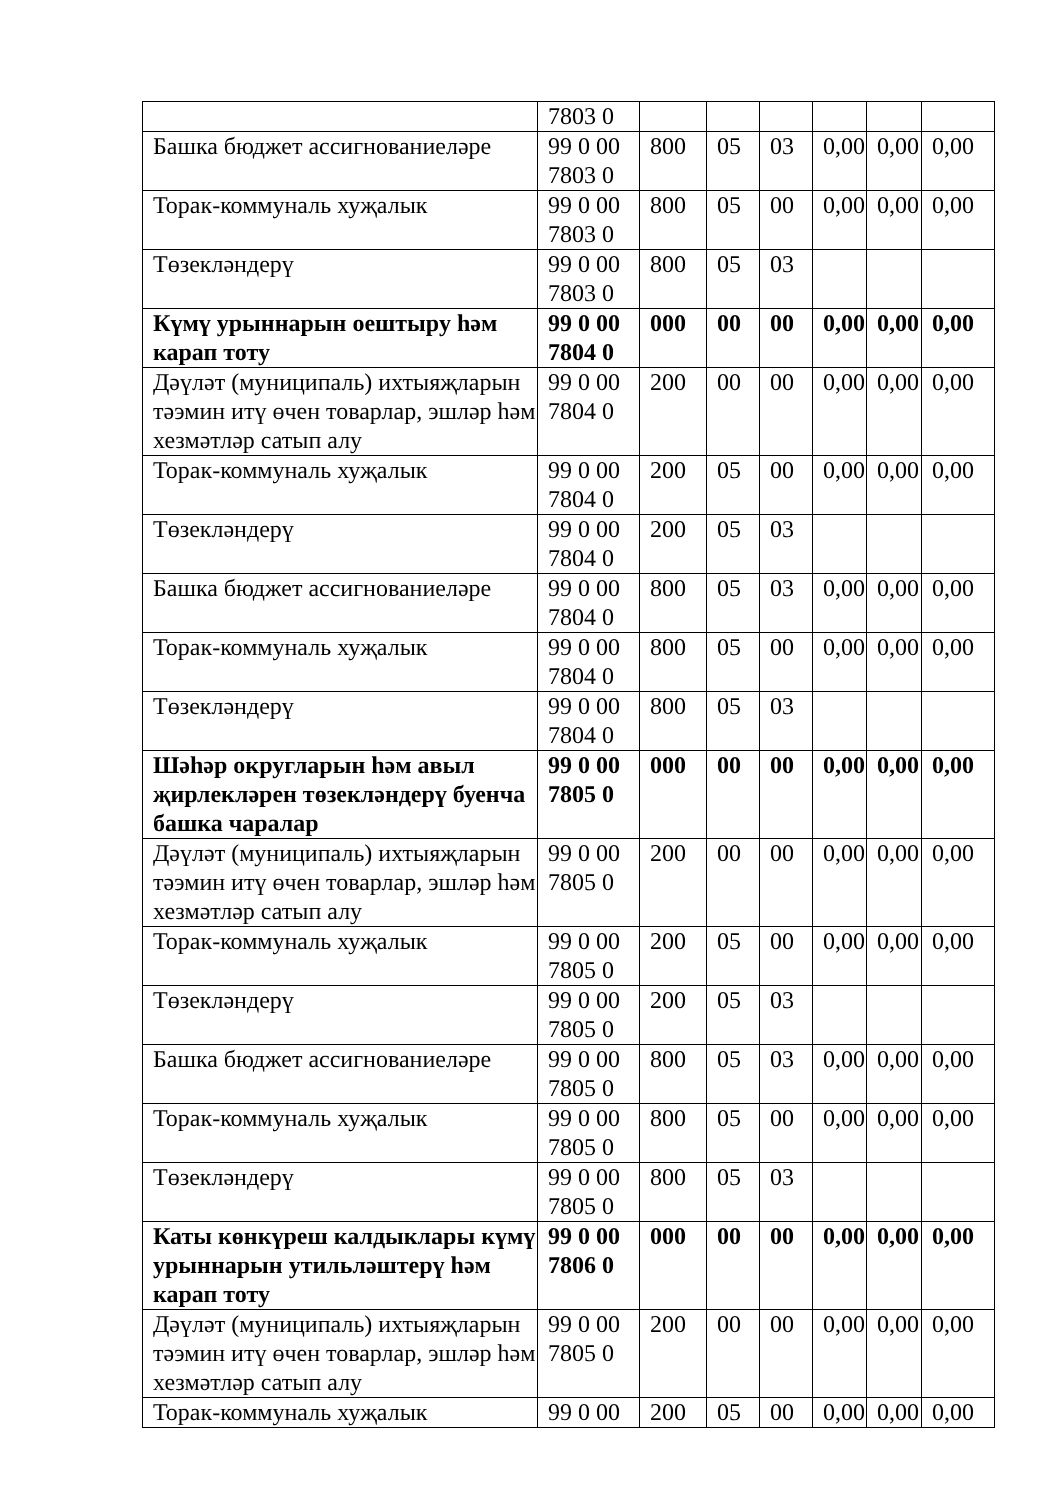| | 7803 0 | | | | | | |
| Башка бюджет ассигнованиеләре | 99 0 00 7803 0 | 800 | 05 | 03 | 0,00 | 0,00 | 0,00 |
| Торак-коммуналь хуҗалык | 99 0 00 7803 0 | 800 | 05 | 00 | 0,00 | 0,00 | 0,00 |
| Төзекләндерү | 99 0 00 7803 0 | 800 | 05 | 03 | | | |
| Күмү урыннарын оештыру һәм карап тоту | 99 0 00 7804 0 | 000 | 00 | 00 | 0,00 | 0,00 | 0,00 |
| Дәүләт (муниципаль) ихтыяҗларын тәэмин итү өчен товарлар, эшләр һәм хезмәтләр сатып алу | 99 0 00 7804 0 | 200 | 00 | 00 | 0,00 | 0,00 | 0,00 |
| Торак-коммуналь хуҗалык | 99 0 00 7804 0 | 200 | 05 | 00 | 0,00 | 0,00 | 0,00 |
| Төзекләндерү | 99 0 00 7804 0 | 200 | 05 | 03 | | | |
| Башка бюджет ассигнованиеләре | 99 0 00 7804 0 | 800 | 05 | 03 | 0,00 | 0,00 | 0,00 |
| Торак-коммуналь хуҗалык | 99 0 00 7804 0 | 800 | 05 | 00 | 0,00 | 0,00 | 0,00 |
| Төзекләндерү | 99 0 00 7804 0 | 800 | 05 | 03 | | | |
| Шәһәр округларын һәм авыл җирлекләрен төзекләндерү буенча башка чаралар | 99 0 00 7805 0 | 000 | 00 | 00 | 0,00 | 0,00 | 0,00 |
| Дәүләт (муниципаль) ихтыяҗларын тәэмин итү өчен товарлар, эшләр һәм хезмәтләр сатып алу | 99 0 00 7805 0 | 200 | 00 | 00 | 0,00 | 0,00 | 0,00 |
| Торак-коммуналь хуҗалык | 99 0 00 7805 0 | 200 | 05 | 00 | 0,00 | 0,00 | 0,00 |
| Төзекләндерү | 99 0 00 7805 0 | 200 | 05 | 03 | | | |
| Башка бюджет ассигнованиеләре | 99 0 00 7805 0 | 800 | 05 | 03 | 0,00 | 0,00 | 0,00 |
| Торак-коммуналь хуҗалык | 99 0 00 7805 0 | 800 | 05 | 00 | 0,00 | 0,00 | 0,00 |
| Төзекләндерү | 99 0 00 7805 0 | 800 | 05 | 03 | | | |
| Каты көнкүреш калдыклары күмү урыннарын утильләштерү һәм карап тоту | 99 0 00 7806 0 | 000 | 00 | 00 | 0,00 | 0,00 | 0,00 |
| Дәүләт (муниципаль) ихтыяҗларын тәэмин итү өчен товарлар, эшләр һәм хезмәтләр сатып алу | 99 0 00 7805 0 | 200 | 00 | 00 | 0,00 | 0,00 | 0,00 |
| Торак-коммуналь хуҗалык | 99 0 00 | 200 | 05 | 00 | 0,00 | 0,00 | 0,00 |